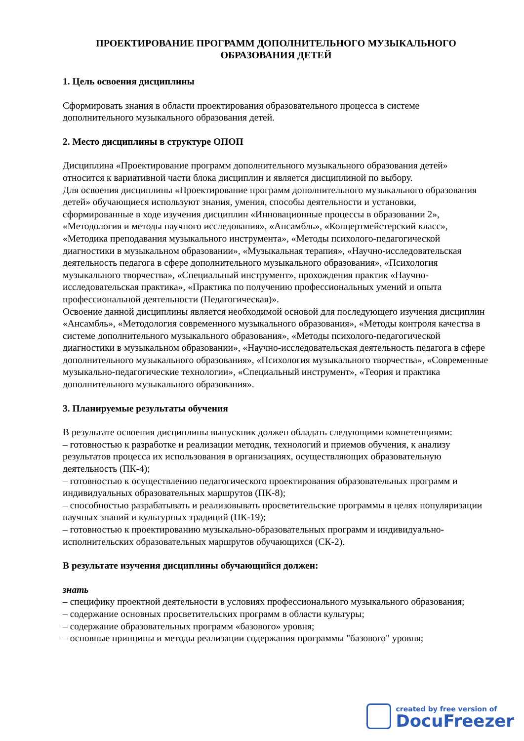ПРОЕКТИРОВАНИЕ ПРОГРАММ ДОПОЛНИТЕЛЬНОГО МУЗЫКАЛЬНОГО ОБРАЗОВАНИЯ ДЕТЕЙ
1. Цель освоения дисциплины
Сформировать знания в области проектирования образовательного процесса в системе дополнительного музыкального образования детей.
2. Место дисциплины в структуре ОПОП
Дисциплина «Проектирование программ дополнительного музыкального образования детей» относится к вариативной части блока дисциплин и является дисциплиной по выбору.
Для освоения дисциплины «Проектирование программ дополнительного музыкального образования детей» обучающиеся используют знания, умения, способы деятельности и установки, сформированные в ходе изучения дисциплин «Инновационные процессы в образовании 2», «Методология и методы научного исследования», «Ансамбль», «Концертмейстерский класс», «Методика преподавания музыкального инструмента», «Методы психолого-педагогической диагностики в музыкальном образовании», «Музыкальная терапия», «Научно-исследовательская деятельность педагога в сфере дополнительного музыкального образования», «Психология музыкального творчества», «Специальный инструмент», прохождения практик «Научно-исследовательская практика», «Практика по получению профессиональных умений и опыта профессиональной деятельности (Педагогическая)».
Освоение данной дисциплины является необходимой основой для последующего изучения дисциплин «Ансамбль», «Методология современного музыкального образования», «Методы контроля качества в системе дополнительного музыкального образования», «Методы психолого-педагогической диагностики в музыкальном образовании», «Научно-исследовательская деятельность педагога в сфере дополнительного музыкального образования», «Психология музыкального творчества», «Современные музыкально-педагогические технологии», «Специальный инструмент», «Теория и практика дополнительного музыкального образования».
3. Планируемые результаты обучения
В результате освоения дисциплины выпускник должен обладать следующими компетенциями:
– готовностью к разработке и реализации методик, технологий и приемов обучения, к анализу результатов процесса их использования в организациях, осуществляющих образовательную деятельность (ПК-4);
– готовностью к осуществлению педагогического проектирования образовательных программ и индивидуальных образовательных маршрутов (ПК-8);
– способностью разрабатывать и реализовывать просветительские программы в целях популяризации научных знаний и культурных традиций (ПК-19);
– готовностью к проектированию музыкально-образовательных программ и индивидуально-исполнительских образовательных маршрутов обучающихся (СК-2).
В результате изучения дисциплины обучающийся должен:
знать
– специфику проектной деятельности в условиях профессионального музыкального образования;
– содержание основных просветительских программ в области культуры;
– содержание образовательных программ «базового» уровня;
– основные принципы и методы реализации содержания программы "базового" уровня;
created by free version of
DocuFreezer